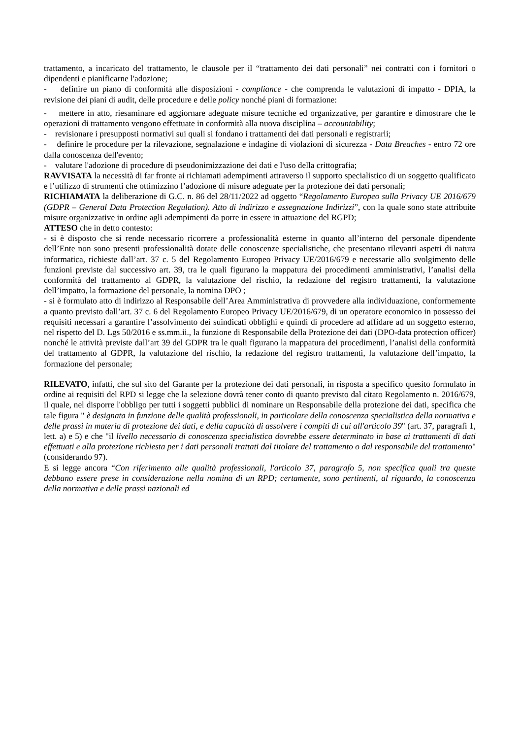trattamento, a incaricato del trattamento, le clausole per il “trattamento dei dati personali” nei contratti con i fornitori o dipendenti e pianificarne l'adozione;
- definire un piano di conformità alle disposizioni - compliance - che comprenda le valutazioni di impatto - DPIA, la revisione dei piani di audit, delle procedure e delle policy nonché piani di formazione:
- mettere in atto, riesaminare ed aggiornare adeguate misure tecniche ed organizzative, per garantire e dimostrare che le operazioni di trattamento vengono effettuate in conformità alla nuova disciplina – accountability;
- revisionare i presupposti normativi sui quali si fondano i trattamenti dei dati personali e registrarli;
- definire le procedure per la rilevazione, segnalazione e indagine di violazioni di sicurezza - Data Breaches - entro 72 ore dalla conoscenza dell'evento;
- valutare l'adozione di procedure di pseudonimizzazione dei dati e l'uso della crittografia;
RAVVISATA la necessità di far fronte ai richiamati adempimenti attraverso il supporto specialistico di un soggetto qualificato e l’utilizzo di strumenti che ottimizzino l’adozione di misure adeguate per la protezione dei dati personali;
RICHIAMATA la deliberazione di G.C. n. 86 del 28/11/2022 ad oggetto “Regolamento Europeo sulla Privacy UE 2016/679 (GDPR – General Data Protection Regulation). Atto di indirizzo e assegnazione Indirizzi”, con la quale sono state attribuite misure organizzative in ordine agli adempimenti da porre in essere in attuazione del RGPD;
ATTESO che in detto contesto:
- si è disposto che si rende necessario ricorrere a professionalità esterne in quanto all’interno del personale dipendente dell’Ente non sono presenti professionalità dotate delle conoscenze specialistiche, che presentano rilevanti aspetti di natura informatica, richieste dall’art. 37 c. 5 del Regolamento Europeo Privacy UE/2016/679 e necessarie allo svolgimento delle funzioni previste dal successivo art. 39, tra le quali figurano la mappatura dei procedimenti amministrativi, l’analisi della conformità del trattamento al GDPR, la valutazione del rischio, la redazione del registro trattamenti, la valutazione dell’impatto, la formazione del personale, la nomina DPO ;
- si è formulato atto di indirizzo al Responsabile dell’Area Amministrativa di provvedere alla individuazione, conformemente a quanto previsto dall’art. 37 c. 6 del Regolamento Europeo Privacy UE/2016/679, di un operatore economico in possesso dei requisiti necessari a garantire l’assolvimento dei suindicati obblighi e quindi di procedere ad affidare ad un soggetto esterno, nel rispetto del D. Lgs 50/2016 e ss.mm.ii., la funzione di Responsabile della Protezione dei dati (DPO-data protection officer) nonché le attività previste dall’art 39 del GDPR tra le quali figurano la mappatura dei procedimenti, l’analisi della conformità del trattamento al GDPR, la valutazione del rischio, la redazione del registro trattamenti, la valutazione dell’impatto, la formazione del personale;
RILEVATO, infatti, che sul sito del Garante per la protezione dei dati personali, in risposta a specifico quesito formulato in ordine ai requisiti del RPD si legge che la selezione dovrà tener conto di quanto previsto dal citato Regolamento n. 2016/679, il quale, nel disporre l'obbligo per tutti i soggetti pubblici di nominare un Responsabile della protezione dei dati, specifica che tale figura " è designata in funzione delle qualità professionali, in particolare della conoscenza specialistica della normativa e delle prassi in materia di protezione dei dati, e della capacità di assolvere i compiti di cui all'articolo 39" (art. 37, paragrafi 1, lett. a) e 5) e che "il livello necessario di conoscenza specialistica dovrebbe essere determinato in base ai trattamenti di dati effettuati e alla protezione richiesta per i dati personali trattati dal titolare del trattamento o dal responsabile del trattamento" (considerando 97).
E si legge ancora “Con riferimento alle qualità professionali, l'articolo 37, paragrafo 5, non specifica quali tra queste debbano essere prese in considerazione nella nomina di un RPD; certamente, sono pertinenti, al riguardo, la conoscenza della normativa e delle prassi nazionali ed